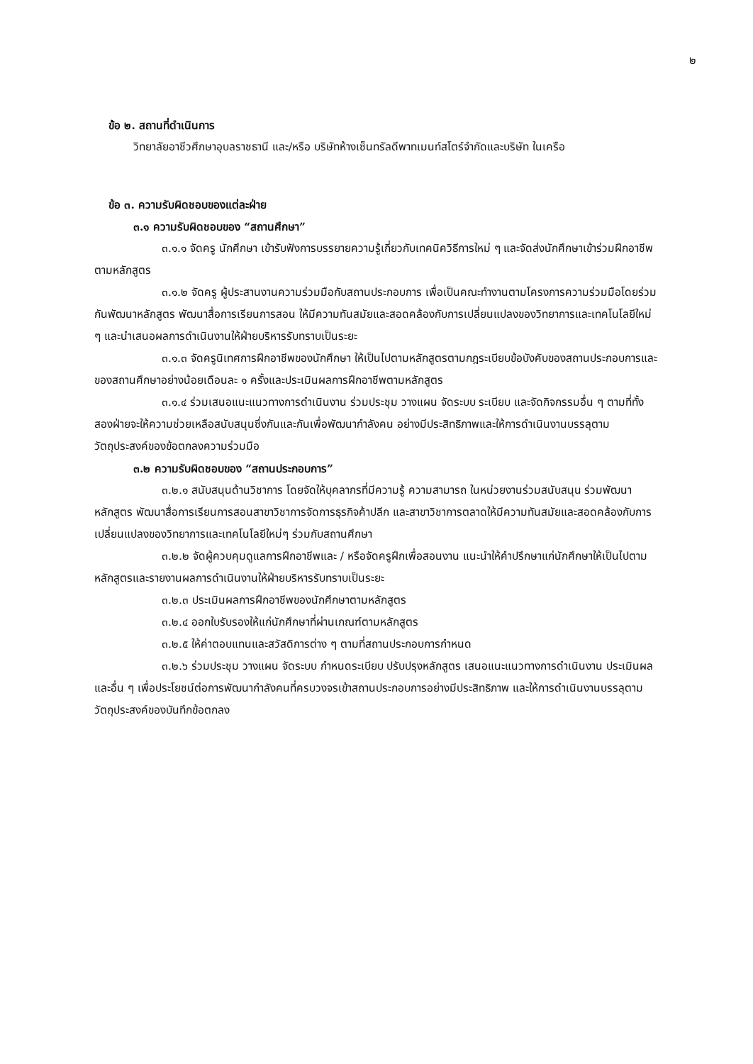๒
ข้อ ๒. สถานที่ดำเนินการ
วิทยาลัยอาชีวศึกษาอุบลราชธานี และ/หรือ บริษัทห้างเซ็นทรัลดีพาทเมนท์สโตร์จำกัดและบริษัท ในเครือ
ข้อ ๓. ความรับผิดชอบของแต่ละฝ่าย
๓.๑ ความรับผิดชอบของ “สถานศึกษา”
๓.๑.๑ จัดครู นักศึกษา เข้ารับฟังการบรรยายความรู้เกี่ยวกับเทคนิควิธีการใหม่ ๆ และจัดส่งนักศึกษาเข้าร่วมฝึกอาชีพตามหลักสูตร
๓.๑.๒ จัดครู ผู้ประสานงานความร่วมมือกับสถานประกอบการ เพื่อเป็นคณะทำงานตามโครงการความร่วมมือโดยร่วมกันพัฒนาหลักสูตร พัฒนาสื่อการเรียนการสอน ให้มีความทันสมัยและสอดคล้องกับการเปลี่ยนแปลงของวิทยาการและเทคโนโลยีใหม่ ๆ และนำเสนอผลการดำเนินงานให้ฝ่ายบริหารรับทราบเป็นระยะ
๓.๑.๓ จัดครูนิเทศการฝึกอาชีพของนักศึกษา ให้เป็นไปตามหลักสูตรตามกฎระเบียบข้อบังคับของสถานประกอบการและของสถานศึกษาอย่างน้อยเดือนละ ๑ ครั้งและประเมินผลการฝึกอาชีพตามหลักสูตร
๓.๑.๔ ร่วมเสนอแนะแนวทางการดำเนินงาน ร่วมประชุม วางแผน จัดระบบ ระเบียบ และจัดกิจกรรมอื่น ๆ ตามที่ทั้งสองฝ่ายจะให้ความช่วยเหลือสนับสนุนซึ่งกันและกันเพื่อพัฒนากำลังคน อย่างมีประสิทธิภาพและให้การดำเนินงานบรรลุตามวัตถุประสงค์ของข้อตกลงความร่วมมือ
๓.๒ ความรับผิดชอบของ “สถานประกอบการ”
๓.๒.๑ สนับสนุนด้านวิชาการ โดยจัดให้บุคลากรที่มีความรู้ ความสามารถ ในหน่วยงานร่วมสนับสนุน ร่วมพัฒนาหลักสูตร พัฒนาสื่อการเรียนการสอนสาขาวิชาการจัดการธุรกิจค้าปลีก และสาขาวิชาการตลาดให้มีความทันสมัยและสอดคล้องกับการเปลี่ยนแปลงของวิทยาการและเทคโนโลยีใหม่ๆ ร่วมกับสถานศึกษา
๓.๒.๒ จัดผู้ควบคุมดูแลการฝึกอาชีพและ / หรือจัดครูฝึกเพื่อสอนงาน แนะนำให้คำปรึกษาแก่นักศึกษาให้เป็นไปตามหลักสูตรและรายงานผลการดำเนินงานให้ฝ่ายบริหารรับทราบเป็นระยะ
๓.๒.๓ ประเมินผลการฝึกอาชีพของนักศึกษาตามหลักสูตร
๓.๒.๔ ออกใบรับรองให้แก่นักศึกษาที่ผ่านเกณฑ์ตามหลักสูตร
๓.๒.๕ ให้ค่าตอบแทนและสวัสดิการต่าง ๆ ตามที่สถานประกอบการกำหนด
๓.๒.๖ ร่วมประชุม วางแผน จัดระบบ กำหนดระเบียบ ปรับปรุงหลักสูตร เสนอแนะแนวทางการดำเนินงาน ประเมินผลและอื่น ๆ เพื่อประโยชน์ต่อการพัฒนากำลังคนที่ครบวงจรเข้าสถานประกอบการอย่างมีประสิทธิภาพ และให้การดำเนินงานบรรลุตามวัตถุประสงค์ของบันทึกข้อตกลง